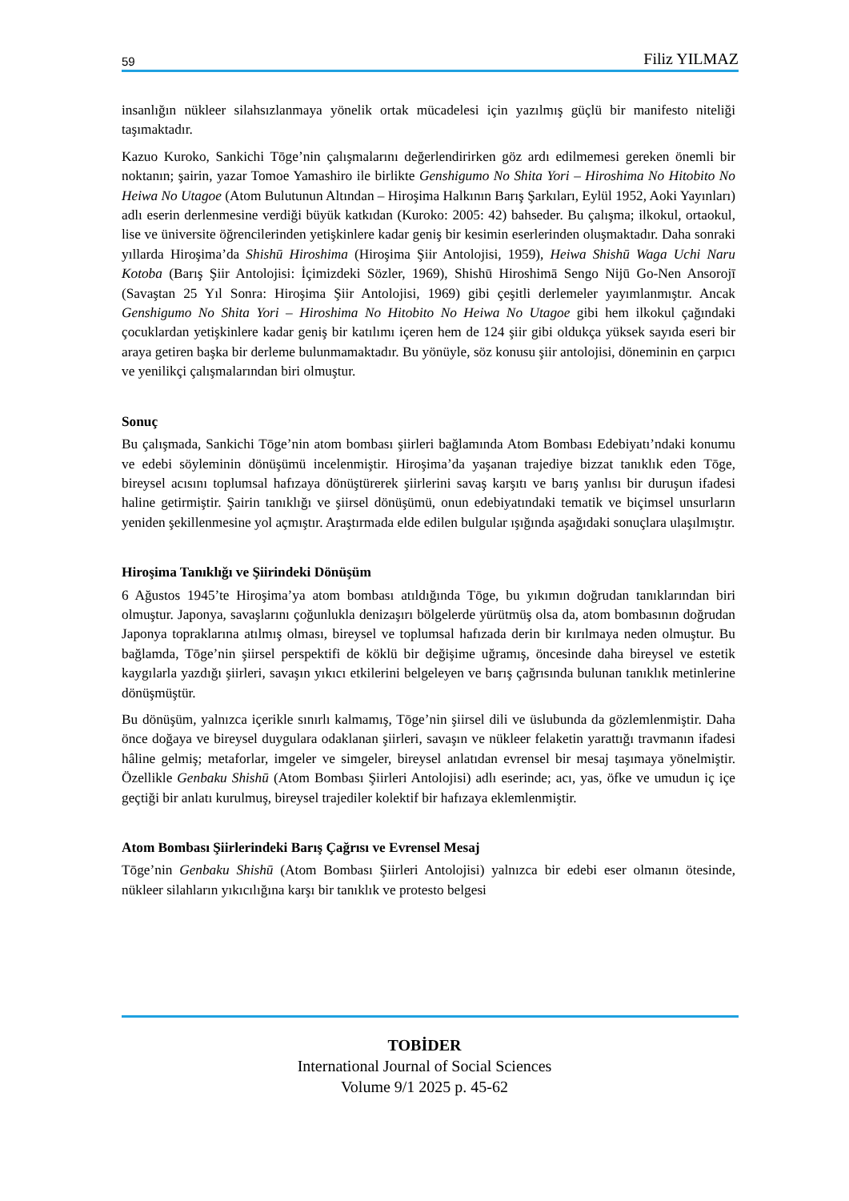59 Filiz YILMAZ
insanlığın nükleer silahsızlanmaya yönelik ortak mücadelesi için yazılmış güçlü bir manifesto niteliği taşımaktadır.
Kazuo Kuroko, Sankichi Tōge’nin çalışmalarını değerlendirirken göz ardı edilmemesi gereken önemli bir noktanın; şairin, yazar Tomoe Yamashiro ile birlikte Genshigumo No Shita Yori – Hiroshima No Hitobito No Heiwa No Utagoe (Atom Bulutunun Altından – Hiroşima Halkının Barış Şarkıları, Eylül 1952, Aoki Yayınları) adlı eserin derlenmesine verdiği büyük katkıdan (Kuroko: 2005: 42) bahseder. Bu çalışma; ilkokul, ortaokul, lise ve üniversite öğrencilerinden yetişkinlere kadar geniş bir kesimin eserlerinden oluşmaktadır. Daha sonraki yıllarda Hiroşima’da Shishū Hiroshima (Hiroşima Şiir Antolojisi, 1959), Heiwa Shishū Waga Uchi Naru Kotoba (Barış Şiir Antolojisi: İçimizdeki Sözler, 1969), Shishū Hiroshimā Sengo Nijū Go-Nen Ansorojī (Savaştan 25 Yıl Sonra: Hiroşima Şiir Antolojisi, 1969) gibi çeşitli derlemeler yayımlanmıştır. Ancak Genshigumo No Shita Yori – Hiroshima No Hitobito No Heiwa No Utagoe gibi hem ilkokul çağındaki çocuklardan yetişkinlere kadar geniş bir katılımı içeren hem de 124 şiir gibi oldukça yüksek sayıda eseri bir araya getiren başka bir derleme bulunmamaktadır. Bu yönüyle, söz konusu şiir antolojisi, döneminin en çarpıcı ve yenilikçi çalışmalarından biri olmuştur.
Sonuç
Bu çalışmada, Sankichi Tōge’nin atom bombası şiirleri bağlamında Atom Bombası Edebiyatı’ndaki konumu ve edebi söyleminin dönüşümü incelenmiştir. Hiroşima’da yaşanan trajediye bizzat tanıklık eden Tōge, bireysel acısını toplumsal hafızaya dönüştürerek şiirlerini savaş karşıtı ve barış yanlısı bir duruşun ifadesi haline getirmiştir. Şairin tanıklığı ve şiirsel dönüşümü, onun edebiyatındaki tematik ve biçimsel unsurların yeniden şekillenmesine yol açmıştır. Araştırmada elde edilen bulgular ışığında aşağıdaki sonuçlara ulaşılmıştır.
Hiroşima Tanıklığı ve Şiirindeki Dönüşüm
6 Ağustos 1945’te Hiroşima’ya atom bombası atıldığında Tōge, bu yıkımın doğrudan tanıklarından biri olmuştur. Japonya, savaşlarını çoğunlukla denizaşırı bölgelerde yürütmüş olsa da, atom bombasının doğrudan Japonya topraklarına atılmış olması, bireysel ve toplumsal hafızada derin bir kırılmaya neden olmuştur. Bu bağlamda, Tōge’nin şiirsel perspektifi de köklü bir değişime uğramış, öncesinde daha bireysel ve estetik kaygılarla yazdığı şiirleri, savaşın yıkıcı etkilerini belgeleyen ve barış çağrısında bulunan tanıklık metinlerine dönüşmüştür.
Bu dönüşüm, yalnızca içerikle sınırlı kalmamış, Tōge’nin şiirsel dili ve üslubunda da gözlemlenmiştir. Daha önce doğaya ve bireysel duygulara odaklanan şiirleri, savaşın ve nükleer felaketin yarattığı travmanın ifadesi hâline gelmiş; metaforlar, imgeler ve simgeler, bireysel anlatıdan evrensel bir mesaj taşımaya yönelmiştir. Özellikle Genbaku Shishū (Atom Bombası Şiirleri Antolojisi) adlı eserinde; acı, yas, öfke ve umudun iç içe geçtiği bir anlatı kurulmuş, bireysel trajediler kolektif bir hafızaya eklemlenmiştir.
Atom Bombası Şiirlerindeki Barış Çağrısı ve Evrensel Mesaj
Tōge’nin Genbaku Shishū (Atom Bombası Şiirleri Antolojisi) yalnızca bir edebi eser olmanın ötesinde, nükleer silahların yıkıcılığına karşı bir tanıklık ve protesto belgesi
TOBİDER
International Journal of Social Sciences
Volume 9/1 2025 p. 45-62